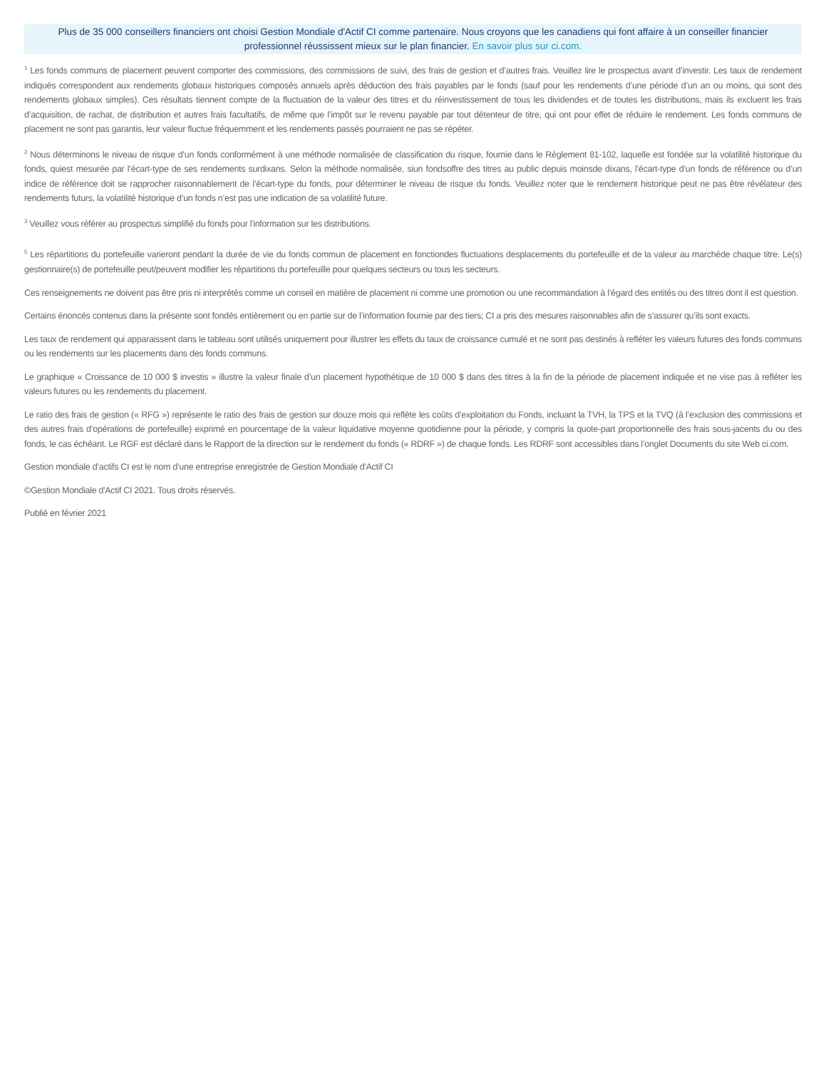Plus de 35 000 conseillers financiers ont choisi Gestion Mondiale d'Actif CI comme partenaire. Nous croyons que les canadiens qui font affaire à un conseiller financier professionnel réussissent mieux sur le plan financier. En savoir plus sur ci.com.
<sup>1</sup> Les fonds communs de placement peuvent comporter des commissions, des commissions de suivi, des frais de gestion et d’autres frais. Veuillez lire le prospectus avant d’investir. Les taux de rendement indiqués correspondent aux rendements globaux historiques composés annuels après déduction des frais payables par le fonds (sauf pour les rendements d’une période d’un an ou moins, qui sont des rendements globaux simples). Ces résultats tiennent compte de la fluctuation de la valeur des titres et du réinvestissement de tous les dividendes et de toutes les distributions, mais ils excluent les frais d’acquisition, de rachat, de distribution et autres frais facultatifs, de même que l’impôt sur le revenu payable par tout détenteur de titre, qui ont pour effet de réduire le rendement. Les fonds communs de placement ne sont pas garantis, leur valeur fluctue fréquemment et les rendements passés pourraient ne pas se répéter.
<sup>2</sup> Nous déterminons le niveau de risque d’un fonds conformément à une méthode normalisée de classification du risque, fournie dans le Règlement 81-102, laquelle est fondée sur la volatilité historique du fonds, quiest mesurée par l’écart-type de ses rendements surdixans. Selon la méthode normalisée, siun fondsoffre des titres au public depuis moinsde dixans, l’écart-type d’un fonds de référence ou d’un indice de référence doit se rapprocher raisonnablement de l’écart-type du fonds, pour déterminer le niveau de risque du fonds. Veuillez noter que le rendement historique peut ne pas être révélateur des rendements futurs, la volatilité historique d’un fonds n’est pas une indication de sa volatilité future.
<sup>3</sup> Veuillez vous référer au prospectus simplifié du fonds pour l'information sur les distributions.
<sup>5</sup> Les répartitions du portefeuille varieront pendant la durée de vie du fonds commun de placement en fonctiondes fluctuations desplacements du portefeuille et de la valeur au marchéde chaque titre. Le(s) gestionnaire(s) de portefeuille peut/peuvent modifier les répartitions du portefeuille pour quelques secteurs ou tous les secteurs.
Ces renseignements ne doivent pas être pris ni interprétés comme un conseil en matière de placement ni comme une promotion ou une recommandation à l’égard des entités ou des titres dont il est question.
Certains énoncés contenus dans la présente sont fondés entièrement ou en partie sur de l’information fournie par des tiers; CI a pris des mesures raisonnables afin de s’assurer qu’ils sont exacts.
Les taux de rendement qui apparaissent dans le tableau sont utilisés uniquement pour illustrer les effets du taux de croissance cumulé et ne sont pas destinés à refléter les valeurs futures des fonds communs ou les rendements sur les placements dans des fonds communs.
Le graphique « Croissance de 10 000 $ investis » illustre la valeur finale d’un placement hypothétique de 10 000 $ dans des titres à la fin de la période de placement indiquée et ne vise pas à refléter les valeurs futures ou les rendements du placement.
Le ratio des frais de gestion (« RFG ») représente le ratio des frais de gestion sur douze mois qui reflète les coûts d’exploitation du Fonds, incluant la TVH, la TPS et la TVQ (à l’exclusion des commissions et des autres frais d’opérations de portefeuille) exprimé en pourcentage de la valeur liquidative moyenne quotidienne pour la période, y compris la quote-part proportionnelle des frais sous-jacents du ou des fonds, le cas échéant. Le RGF est déclaré dans le Rapport de la direction sur le rendement du fonds (« RDRF ») de chaque fonds. Les RDRF sont accessibles dans l’onglet Documents du site Web ci.com.
Gestion mondiale d’actifs CI est le nom d’une entreprise enregistrée de Gestion Mondiale d'Actif CI
©Gestion Mondiale d'Actif CI 2021. Tous droits réservés.
Publié en février 2021